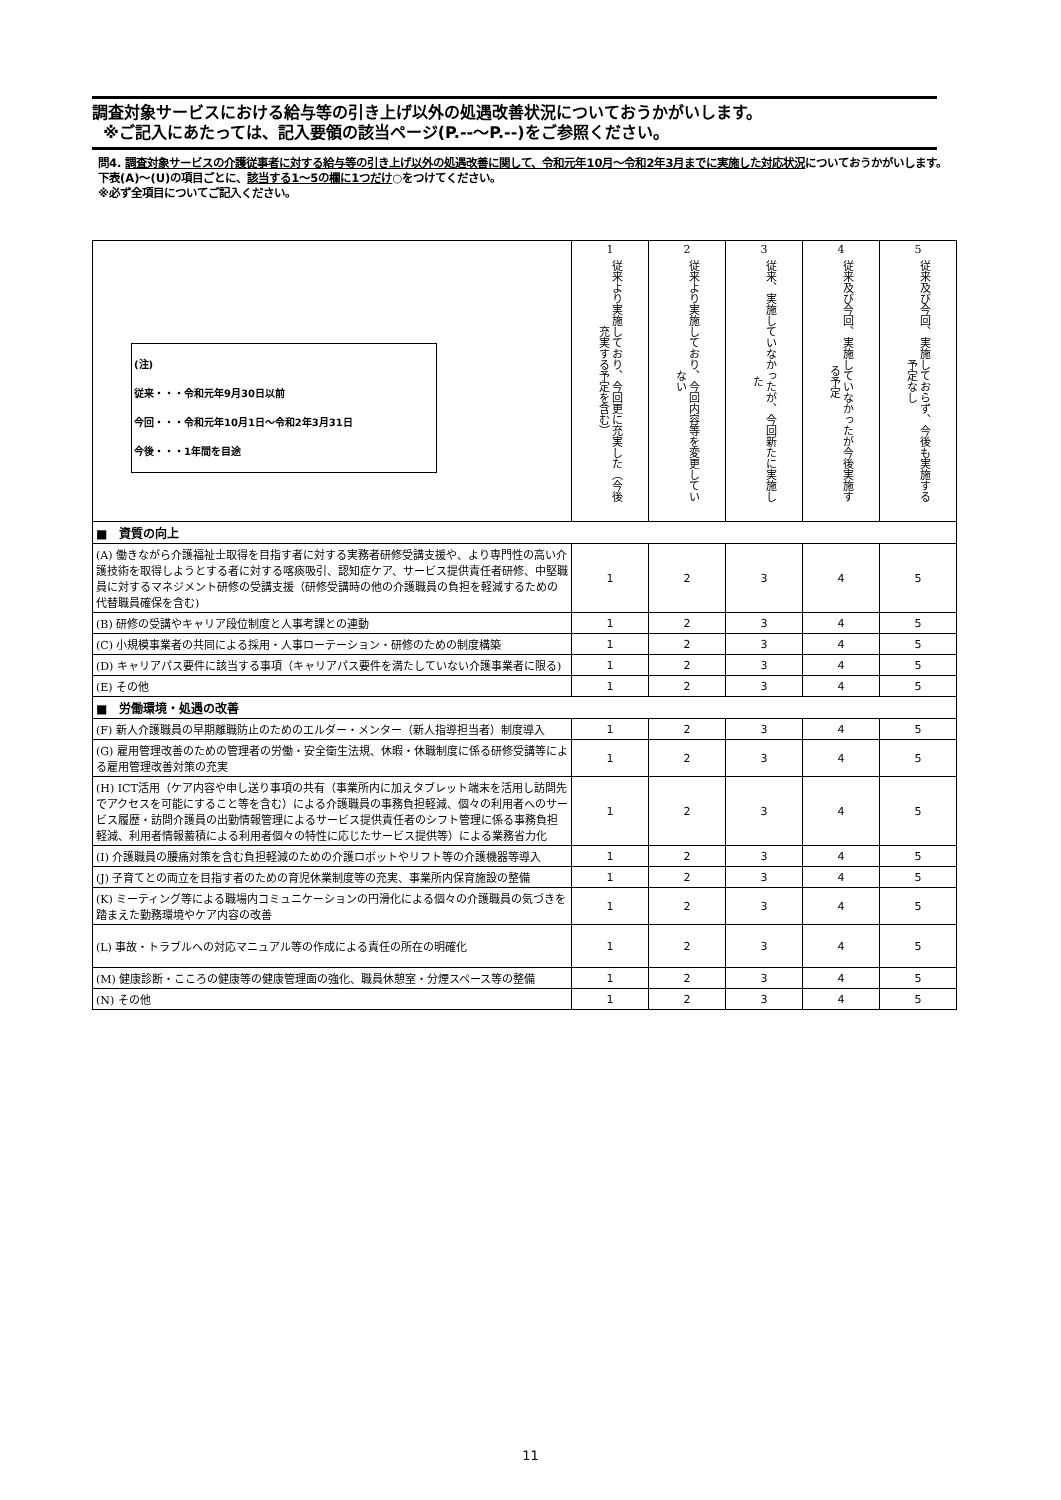調査対象サービスにおける給与等の引き上げ以外の処遇改善状況についておうかがいします。
※ご記入にあたっては、記入要領の該当ページ(P.--～P.--)をご参照ください。
問4. 調査対象サービスの介護従事者に対する給与等の引き上げ以外の処遇改善に関して、令和元年10月～令和2年3月までに実施した対応状況についておうかがいします。下表(A)～(U)の項目ごとに、該当する1～5の欄に1つだけ○をつけてください。
※必ず全項目についてご記入ください。
| (注) 従来・・・令和元年9月30日以前 今回・・・令和元年10月1日～令和2年3月31日 今後・・・1年間を目途 | 1 従来より実施しており、今回更に充実した（今後充実する予定を含む） | 2 従来より実施しており、今回内容等を変更していない | 3 従来、実施していなかったが、今回新たに実施した | 4 従来及び今回、実施していなかったが今後実施する予定 | 5 従来及び今回、実施しておらず、今後も実施する予定なし |
| --- | --- | --- | --- | --- | --- |
| ■ 資質の向上 | | | | | |
| (A) 働きながら介護福祉士取得を目指す者に対する実務者研修受講支援や、より専門性の高い介護技術を取得しようとする者に対する喀痰吸引、認知症ケア、サービス提供責任者研修、中堅職員に対するマネジメント研修の受講支援（研修受講時の他の介護職員の負担を軽減するための代替職員確保を含む) | 1 | 2 | 3 | 4 | 5 |
| (B) 研修の受講やキャリア段位制度と人事考課との連動 | 1 | 2 | 3 | 4 | 5 |
| (C) 小規模事業者の共同による採用・人事ローテーション・研修のための制度構築 | 1 | 2 | 3 | 4 | 5 |
| (D) キャリアパス要件に該当する事項（キャリアパス要件を満たしていない介護事業者に限る) | 1 | 2 | 3 | 4 | 5 |
| (E) その他 | 1 | 2 | 3 | 4 | 5 |
| ■ 労働環境・処遇の改善 | | | | | |
| (F) 新人介護職員の早期離職防止のためのエルダー・メンター（新人指導担当者）制度導入 | 1 | 2 | 3 | 4 | 5 |
| (G) 雇用管理改善のための管理者の労働・安全衛生法規、休暇・休職制度に係る研修受講等による雇用管理改善対策の充実 | 1 | 2 | 3 | 4 | 5 |
| (H) ICT活用（ケア内容や申し送り事項の共有（事業所内に加えタブレット端末を活用し訪問先でアクセスを可能にすること等を含む）による介護職員の事務負担軽減、個々の利用者へのサービス履歴・訪問介護員の出勤情報管理によるサービス提供責任者のシフト管理に係る事務負担軽減、利用者情報蓄積による利用者個々の特性に応じたサービス提供等）による業務省力化 | 1 | 2 | 3 | 4 | 5 |
| (I) 介護職員の腰痛対策を含む負担軽減のための介護ロボットやリフト等の介護機器等導入 | 1 | 2 | 3 | 4 | 5 |
| (J) 子育てとの両立を目指す者のための育児休業制度等の充実、事業所内保育施設の整備 | 1 | 2 | 3 | 4 | 5 |
| (K) ミーティング等による職場内コミュニケーションの円滑化による個々の介護職員の気づきを踏まえた勤務環境やケア内容の改善 | 1 | 2 | 3 | 4 | 5 |
| (L) 事故・トラブルへの対応マニュアル等の作成による責任の所在の明確化 | 1 | 2 | 3 | 4 | 5 |
| (M) 健康診断・こころの健康等の健康管理面の強化、職員休憩室・分煙スペース等の整備 | 1 | 2 | 3 | 4 | 5 |
| (N) その他 | 1 | 2 | 3 | 4 | 5 |
11